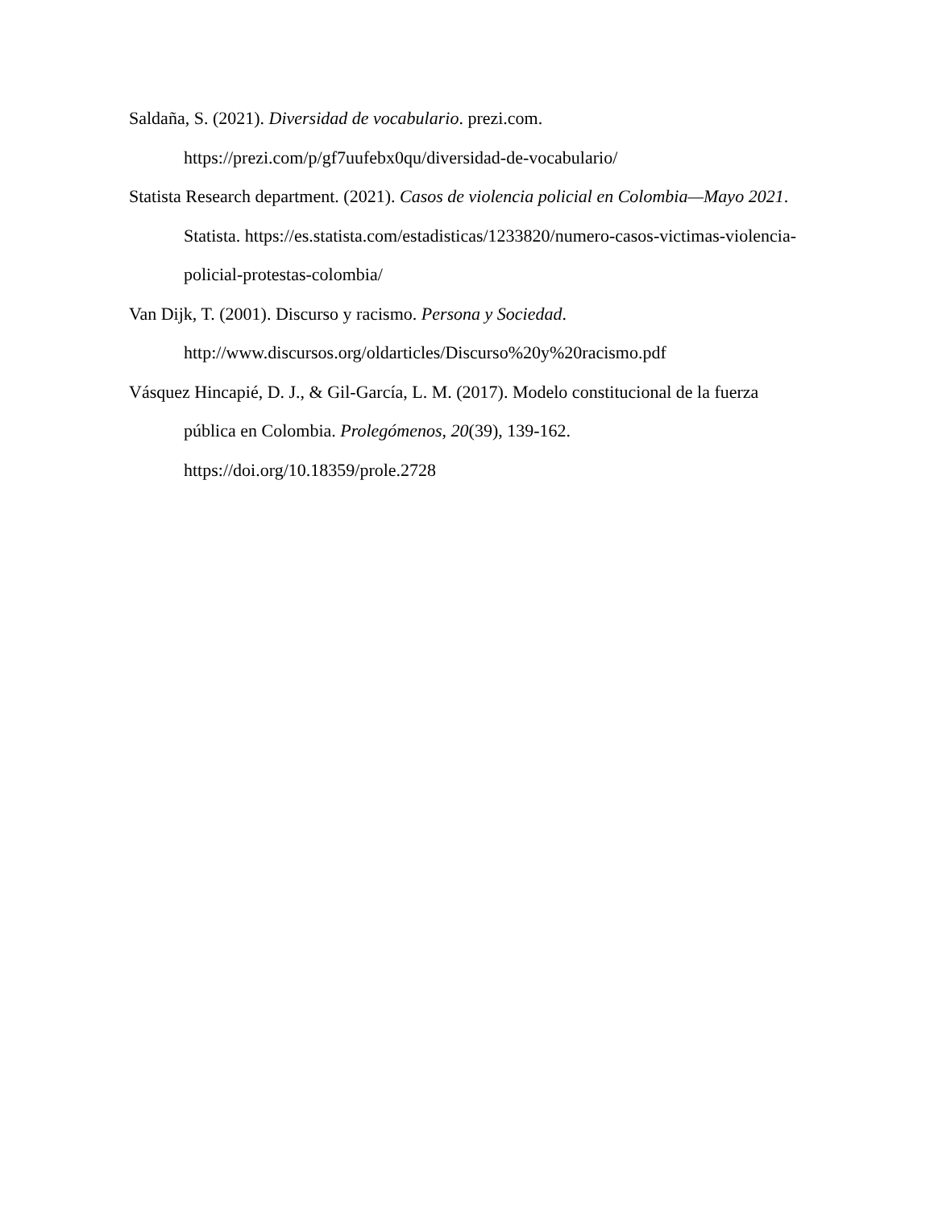Saldaña, S. (2021). Diversidad de vocabulario. prezi.com. https://prezi.com/p/gf7uufebx0qu/diversidad-de-vocabulario/
Statista Research department. (2021). Casos de violencia policial en Colombia—Mayo 2021. Statista. https://es.statista.com/estadisticas/1233820/numero-casos-victimas-violencia-policial-protestas-colombia/
Van Dijk, T. (2001). Discurso y racismo. Persona y Sociedad. http://www.discursos.org/oldarticles/Discurso%20y%20racismo.pdf
Vásquez Hincapié, D. J., & Gil-García, L. M. (2017). Modelo constitucional de la fuerza pública en Colombia. Prolegómenos, 20(39), 139-162. https://doi.org/10.18359/prole.2728